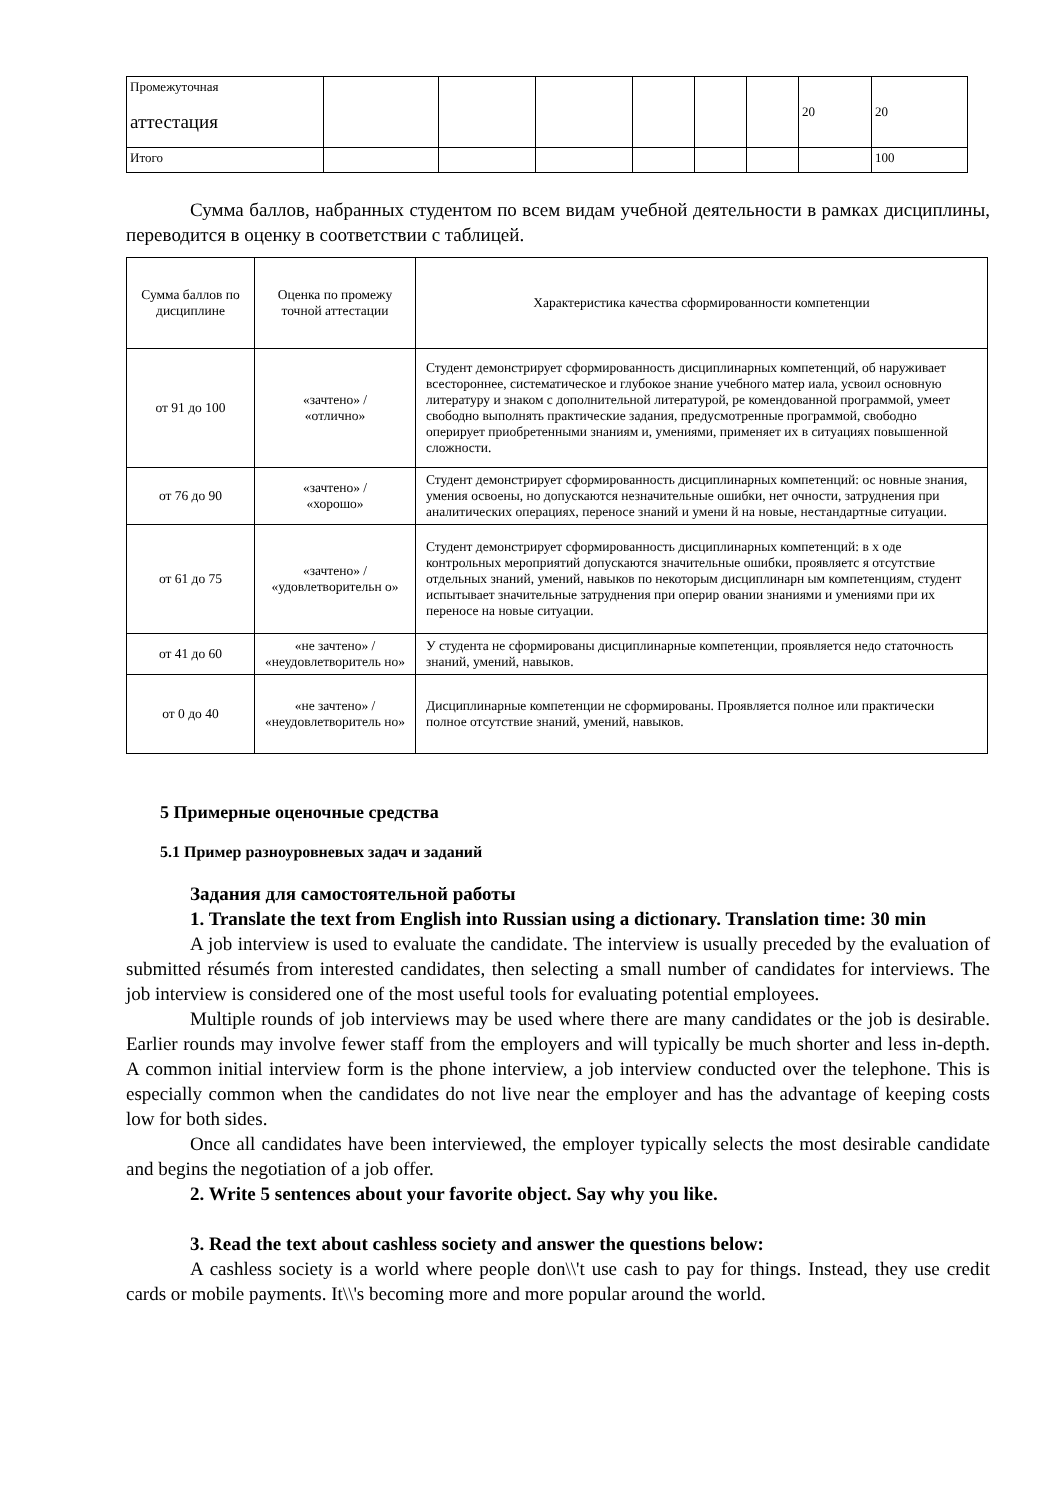| Промежуточная аттестация | | | | | | | 20 | 20 |
| Итого | | | | | | | | 100 |
Сумма баллов, набранных студентом по всем видам учебной деятельности в рамках дисциплины, переводится в оценку в соответствии с таблицей.
| Сумма баллов по дисциплине | Оценка по промежу точной аттестации | Характеристика качества сформированности компетенции |
| --- | --- | --- |
| от 91 до 100 | «зачтено» / «отлично» | Студент демонстрирует сформированность дисциплинарных компетенций, об наруживает всестороннее, систематическое и глубокое знание учебного матер иала, усвоил основную литературу и знаком с дополнительной литературой, ре комендованной программой, умеет свободно выполнять практические задания, предусмотренные программой, свободно оперирует приобретенными знаниям и, умениями, применяет их в ситуациях повышенной сложности. |
| от 76 до 90 | «зачтено» / «хорошо» | Студент демонстрирует сформированность дисциплинарных компетенций: ос новные знания, умения освоены, но допускаются незначительные ошибки, нет очности, затруднения при аналитических операциях, переносе знаний и умени й на новые, нестандартные ситуации. |
| от 61 до 75 | «зачтено» / «удовлетворительн о» | Студент демонстрирует сформированность дисциплинарных компетенций: в х оде контрольных мероприятий допускаются значительные ошибки, проявляетс я отсутствие отдельных знаний, умений, навыков по некоторым дисциплинарн ым компетенциям, студент испытывает значительные затруднения при оперир овании знаниями и умениями при их переносе на новые ситуации. |
| от 41 до 60 | «не зачтено» / «неудовлетворитель но» | У студента не сформированы дисциплинарные компетенции, проявляется недо статочность знаний, умений, навыков. |
| от 0 до 40 | «не зачтено» / «неудовлетворитель но» | Дисциплинарные компетенции не сформированы. Проявляется полное или практически полное отсутствие знаний, умений, навыков. |
5 Примерные оценочные средства
5.1 Пример разноуровневых задач и заданий
Задания для самостоятельной работы
1. Translate the text from English into Russian using a dictionary. Translation time: 30 min
A job interview is used to evaluate the candidate. The interview is usually preceded by the evaluation of submitted résumés from interested candidates, then selecting a small number of candidates for interviews. The job interview is considered one of the most useful tools for evaluating potential employees.
Multiple rounds of job interviews may be used where there are many candidates or the job is desirable. Earlier rounds may involve fewer staff from the employers and will typically be much shorter and less in-depth. A common initial interview form is the phone interview, a job interview conducted over the telephone. This is especially common when the candidates do not live near the employer and has the advantage of keeping costs low for both sides.
Once all candidates have been interviewed, the employer typically selects the most desirable candidate and begins the negotiation of a job offer.
2. Write 5 sentences about your favorite object. Say why you like.
3. Read the text about cashless society and answer the questions below:
A cashless society is a world where people don\\'t use cash to pay for things. Instead, they use credit cards or mobile payments. It\\'s becoming more and more popular around the world.